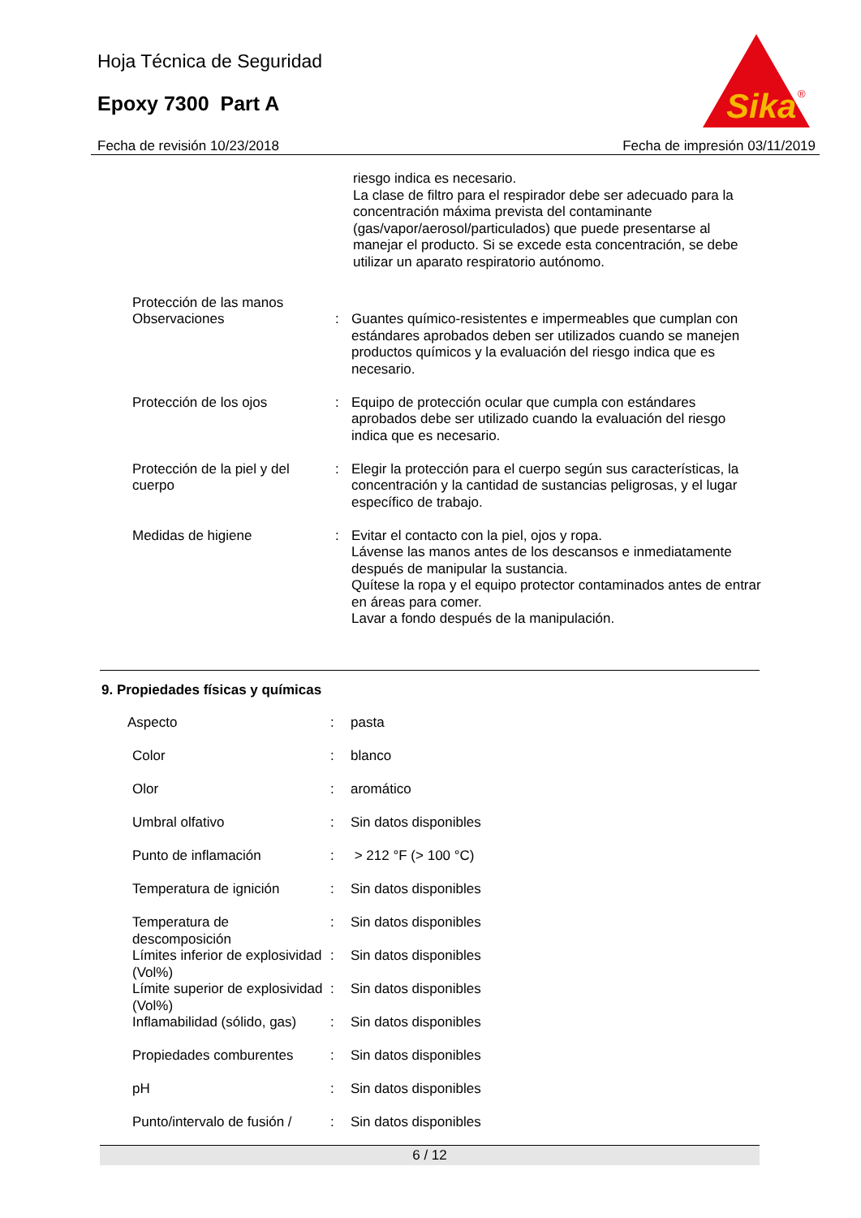Hoja Técnica de Seguridad
Epoxy 7300 Part A
Sika
®
Fecha de revisión 10/23/2018 Fecha de impresión 03/11/2019
| | | riesgo indica es necesario. La clase de filtro para el respirador debe ser adecuado para la concentración máxima prevista del contaminante (gas/vapor/aerosol/particulados) que puede presentarse al manejar el producto. Si se excede esta concentración, se debe utilizar un aparato respiratorio autónomo. |
| Protección de las manos | | |
| Observaciones | : | Guantes químico-resistentes e impermeables que cumplan con estándares aprobados deben ser utilizados cuando se manejen productos químicos y la evaluación del riesgo indica que es necesario. |
| Protección de los ojos | : | Equipo de protección ocular que cumpla con estándares aprobados debe ser utilizado cuando la evaluación del riesgo indica que es necesario. |
| Protección de la piel y del cuerpo | : | Elegir la protección para el cuerpo según sus características, la concentración y la cantidad de sustancias peligrosas, y el lugar específico de trabajo. |
| Medidas de higiene | : | Evitar el contacto con la piel, ojos y ropa. Lávense las manos antes de los descansos e inmediatamente después de manipular la sustancia. Quítese la ropa y el equipo protector contaminados antes de entrar en áreas para comer. Lavar a fondo después de la manipulación. |
9. Propiedades físicas y químicas
| Aspecto | : | pasta |
| Color | : | blanco |
| Olor | : | aromático |
| Umbral olfativo | : | Sin datos disponibles |
| Punto de inflamación | : | > 212 °F (> 100 °C) |
| Temperatura de ignición | : | Sin datos disponibles |
| Temperatura de descomposición | : | Sin datos disponibles |
| Límites inferior de explosividad (Vol%) | : | Sin datos disponibles |
| Límite superior de explosividad (Vol%) | : | Sin datos disponibles |
| Inflamabilidad (sólido, gas) | : | Sin datos disponibles |
| Propiedades comburentes | : | Sin datos disponibles |
| pH | : | Sin datos disponibles |
| Punto/intervalo de fusión / | : | Sin datos disponibles |
6 / 12